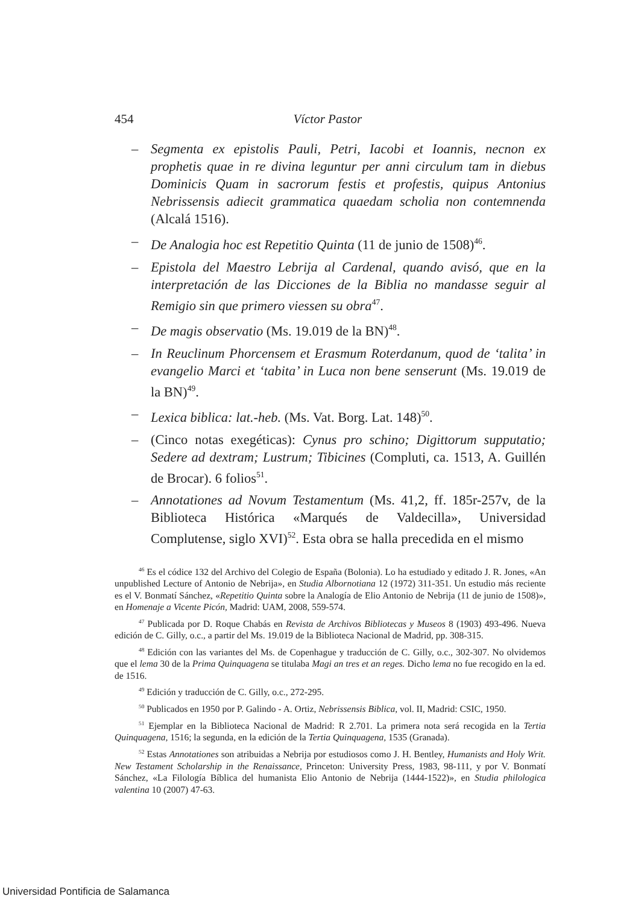454 Víctor Pastor
– Segmenta ex epistolis Pauli, Petri, Iacobi et Ioannis, necnon ex prophetis quae in re divina leguntur per anni circulum tam in diebus Dominicis Quam in sacrorum festis et profestis, quipus Antonius Nebrissensis adiecit grammatica quaedam scholia non contemnenda (Alcalá 1516).
– De Analogia hoc est Repetitio Quinta (11 de junio de 1508)<sup>46</sup>.
– Epistola del Maestro Lebrija al Cardenal, quando avisó, que en la interpretación de las Dicciones de la Biblia no mandasse seguir al Remigio sin que primero viessen su obra<sup>47</sup>.
– De magis observatio (Ms. 19.019 de la BN)<sup>48</sup>.
– In Reuclinum Phorcensem et Erasmum Roterdanum, quod de ‘talita’ in evangelio Marci et ‘tabita’ in Luca non bene senserunt (Ms. 19.019 de la BN)<sup>49</sup>.
– Lexica biblica: lat.-heb. (Ms. Vat. Borg. Lat. 148)<sup>50</sup>.
– (Cinco notas exegéticas): Cynus pro schino; Digittorum supputatio; Sedere ad dextram; Lustrum; Tibicines (Compluti, ca. 1513, A. Guillén de Brocar). 6 folios<sup>51</sup>.
– Annotationes ad Novum Testamentum (Ms. 41,2, ff. 185r-257v, de la Biblioteca Histórica «Marqués de Valdecilla», Universidad Complutense, siglo XVI)<sup>52</sup>. Esta obra se halla precedida en el mismo
<sup>46</sup> Es el códice 132 del Archivo del Colegio de España (Bolonia). Lo ha estudiado y editado J. R. Jones, «An unpublished Lecture of Antonio de Nebrija», en Studia Albornotiana 12 (1972) 311-351. Un estudio más reciente es el V. Bonmatí Sánchez, «Repetitio Quinta sobre la Analogía de Elio Antonio de Nebrija (11 de junio de 1508)», en Homenaje a Vicente Picón, Madrid: UAM, 2008, 559-574.
<sup>47</sup> Publicada por D. Roque Chabás en Revista de Archivos Bibliotecas y Museos 8 (1903) 493-496. Nueva edición de C. Gilly, o.c., a partir del Ms. 19.019 de la Biblioteca Nacional de Madrid, pp. 308-315.
<sup>48</sup> Edición con las variantes del Ms. de Copenhague y traducción de C. Gilly, o.c., 302-307. No olvidemos que el lema 30 de la Prima Quinquagena se titulaba Magi an tres et an reges. Dicho lema no fue recogido en la ed. de 1516.
<sup>49</sup> Edición y traducción de C. Gilly, o.c., 272-295.
<sup>50</sup> Publicados en 1950 por P. Galindo - A. Ortiz, Nebrissensis Biblica, vol. II, Madrid: CSIC, 1950.
<sup>51</sup> Ejemplar en la Biblioteca Nacional de Madrid: R 2.701. La primera nota será recogida en la Tertia Quinquagena, 1516; la segunda, en la edición de la Tertia Quinquagena, 1535 (Granada).
<sup>52</sup> Estas Annotationes son atribuidas a Nebrija por estudiosos como J. H. Bentley, Humanists and Holy Writ. New Testament Scholarship in the Renaissance, Princeton: University Press, 1983, 98-111, y por V. Bonmatí Sánchez, «La Filología Bíblica del humanista Elio Antonio de Nebrija (1444-1522)», en Studia philologica valentina 10 (2007) 47-63.
Universidad Pontificia de Salamanca